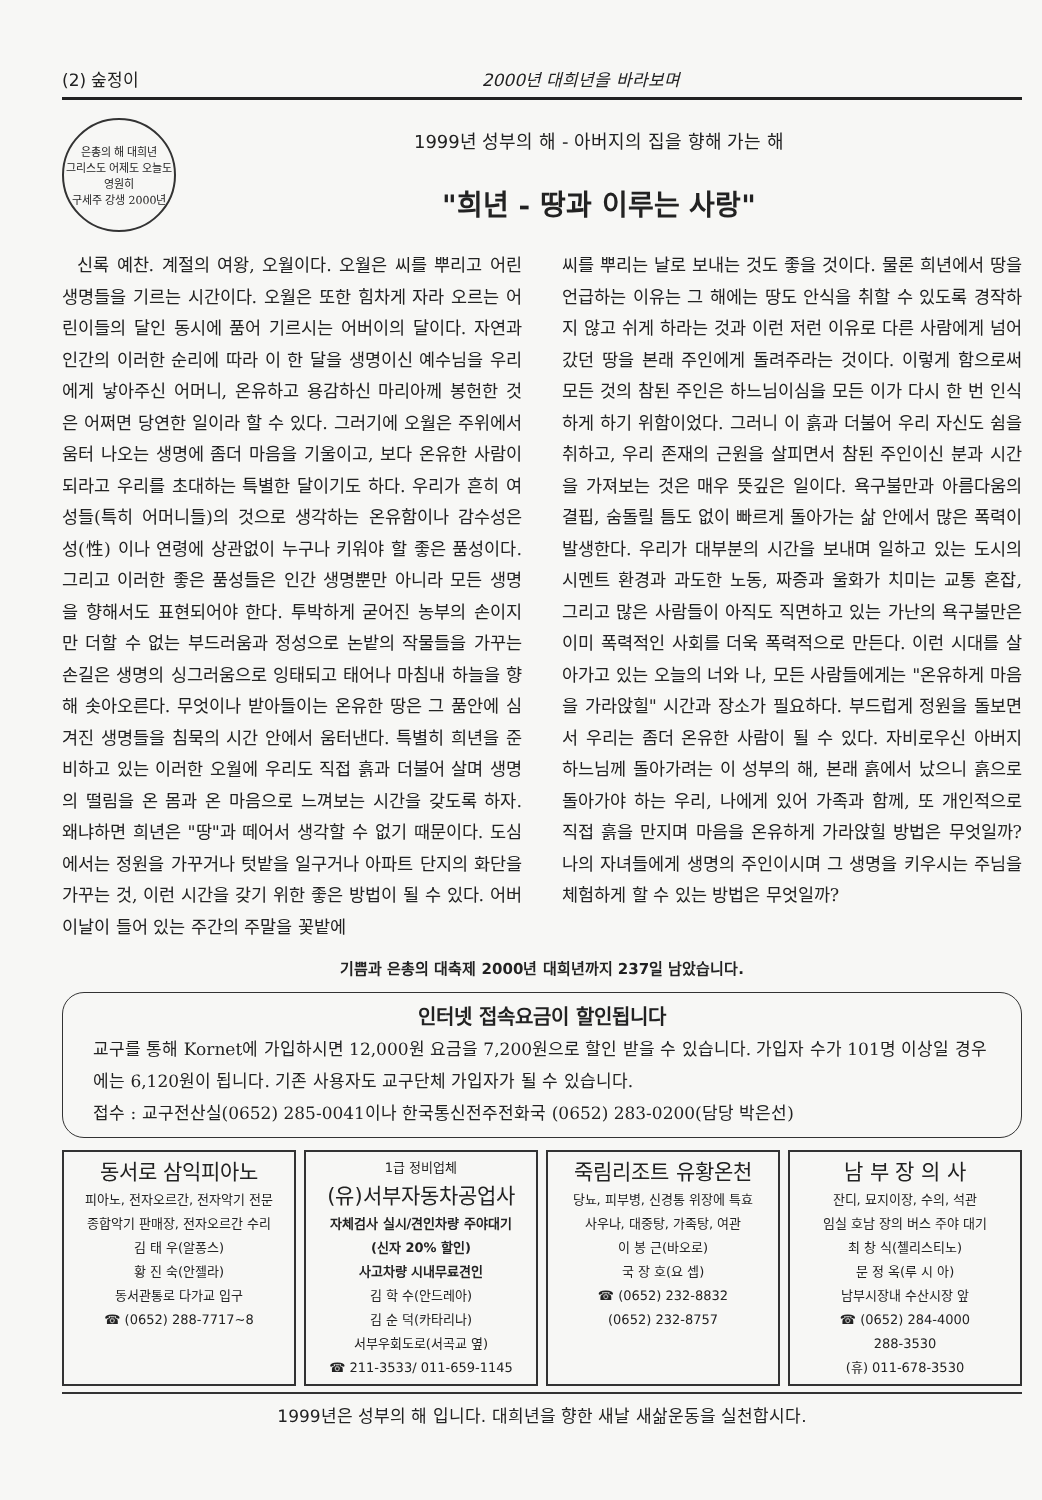(2) 숲정이 2000년 대희년을 바라보며
은총의 해 대희년
그리스도 어제도 오늘도 영원히
구세주 강생 2000년
1999년 성부의 해 - 아버지의 집을 향해 가는 해
"희년 - 땅과 이루는 사랑"
신록 예찬. 계절의 여왕, 오월이다. 오월은 씨를 뿌리고 어린 생명들을 기르는 시간이다. 오월은 또한 힘차게 자라 오르는 어린이들의 달인 동시에 품어 기르시는 어버이의 달이다. 자연과 인간의 이러한 순리에 따라 이 한 달을 생명이신 예수님을 우리에게 낳아주신 어머니, 온유하고 용감하신 마리아께 봉헌한 것은 어쩌면 당연한 일이라 할 수 있다. 그러기에 오월은 주위에서 움터 나오는 생명에 좀더 마음을 기울이고, 보다 온유한 사람이 되라고 우리를 초대하는 특별한 달이기도 하다. 우리가 흔히 여성들(특히 어머니들)의 것으로 생각하는 온유함이나 감수성은 성(性) 이나 연령에 상관없이 누구나 키워야 할 좋은 품성이다. 그리고 이러한 좋은 품성들은 인간 생명뿐만 아니라 모든 생명을 향해서도 표현되어야 한다. 투박하게 굳어진 농부의 손이지만 더할 수 없는 부드러움과 정성으로 논밭의 작물들을 가꾸는 손길은 생명의 싱그러움으로 잉태되고 태어나 마침내 하늘을 향해 솟아오른다. 무엇이나 받아들이는 온유한 땅은 그 품안에 심겨진 생명들을 침묵의 시간 안에서 움터낸다. 특별히 희년을 준비하고 있는 이러한 오월에 우리도 직접 흙과 더불어 살며 생명의 떨림을 온 몸과 온 마음으로 느껴보는 시간을 갖도록 하자. 왜냐하면 희년은 "땅"과 떼어서 생각할 수 없기 때문이다. 도심에서는 정원을 가꾸거나 텃밭을 일구거나 아파트 단지의 화단을 가꾸는 것, 이런 시간을 갖기 위한 좋은 방법이 될 수 있다. 어버이날이 들어 있는 주간의 주말을 꽃밭에
씨를 뿌리는 날로 보내는 것도 좋을 것이다. 물론 희년에서 땅을 언급하는 이유는 그 해에는 땅도 안식을 취할 수 있도록 경작하지 않고 쉬게 하라는 것과 이런 저런 이유로 다른 사람에게 넘어 갔던 땅을 본래 주인에게 돌려주라는 것이다. 이렇게 함으로써 모든 것의 참된 주인은 하느님이심을 모든 이가 다시 한 번 인식하게 하기 위함이었다. 그러니 이 흙과 더불어 우리 자신도 쉼을 취하고, 우리 존재의 근원을 살피면서 참된 주인이신 분과 시간을 가져보는 것은 매우 뜻깊은 일이다. 욕구불만과 아름다움의 결핍, 숨돌릴 틈도 없이 빠르게 돌아가는 삶 안에서 많은 폭력이 발생한다. 우리가 대부분의 시간을 보내며 일하고 있는 도시의 시멘트 환경과 과도한 노동, 짜증과 울화가 치미는 교통 혼잡, 그리고 많은 사람들이 아직도 직면하고 있는 가난의 욕구불만은 이미 폭력적인 사회를 더욱 폭력적으로 만든다. 이런 시대를 살아가고 있는 오늘의 너와 나, 모든 사람들에게는 "온유하게 마음을 가라앉힐" 시간과 장소가 필요하다. 부드럽게 정원을 돌보면서 우리는 좀더 온유한 사람이 될 수 있다. 자비로우신 아버지 하느님께 돌아가려는 이 성부의 해, 본래 흙에서 났으니 흙으로 돌아가야 하는 우리, 나에게 있어 가족과 함께, 또 개인적으로 직접 흙을 만지며 마음을 온유하게 가라앉힐 방법은 무엇일까? 나의 자녀들에게 생명의 주인이시며 그 생명을 키우시는 주님을 체험하게 할 수 있는 방법은 무엇일까?
기쁨과 은총의 대축제 2000년 대희년까지 237일 남았습니다.
인터넷 접속요금이 할인됩니다
교구를 통해 Kornet에 가입하시면 12,000원 요금을 7,200원으로 할인 받을 수 있습니다. 가입자 수가 101명 이상일 경우에는 6,120원이 됩니다. 기존 사용자도 교구단체 가입자가 될 수 있습니다.
접수 : 교구전산실(0652) 285-0041이나 한국통신전주전화국 (0652) 283-0200(담당 박은선)
동서로 삼익피아노
피아노, 전자오르간, 전자악기 전문
종합악기 판매장, 전자오르간 수리
김 태 우(알퐁스)
황 진 숙(안젤라)
동서관통로 다가교 입구
☎ (0652) 288-7717~8
1급 정비업체
(유)서부자동차공업사
자체검사 실시/견인차량 주야대기
(신자 20% 할인)
사고차량 시내무료견인
김 학 수(안드레아)
김 순 덕(카타리나)
서부우회도로(서곡교 옆)
☎ 211-3533/ 011-659-1145
죽림리조트 유황온천
당뇨, 피부병, 신경통 위장에 특효
사우나, 대중탕, 가족탕, 여관
이 봉 근(바오로)
국 장 호(요 셉)
☎ (0652) 232-8832
(0652) 232-8757
남 부 장 의 사
잔디, 묘지이장, 수의, 석관
임실 호남 장의 버스 주야 대기
최 창 식(첼리스티노)
문 정 옥(루 시 아)
남부시장내 수산시장 앞
☎ (0652) 284-4000
288-3530
(휴) 011-678-3530
1999년은 성부의 해 입니다. 대희년을 향한 새날 새삶운동을 실천합시다.